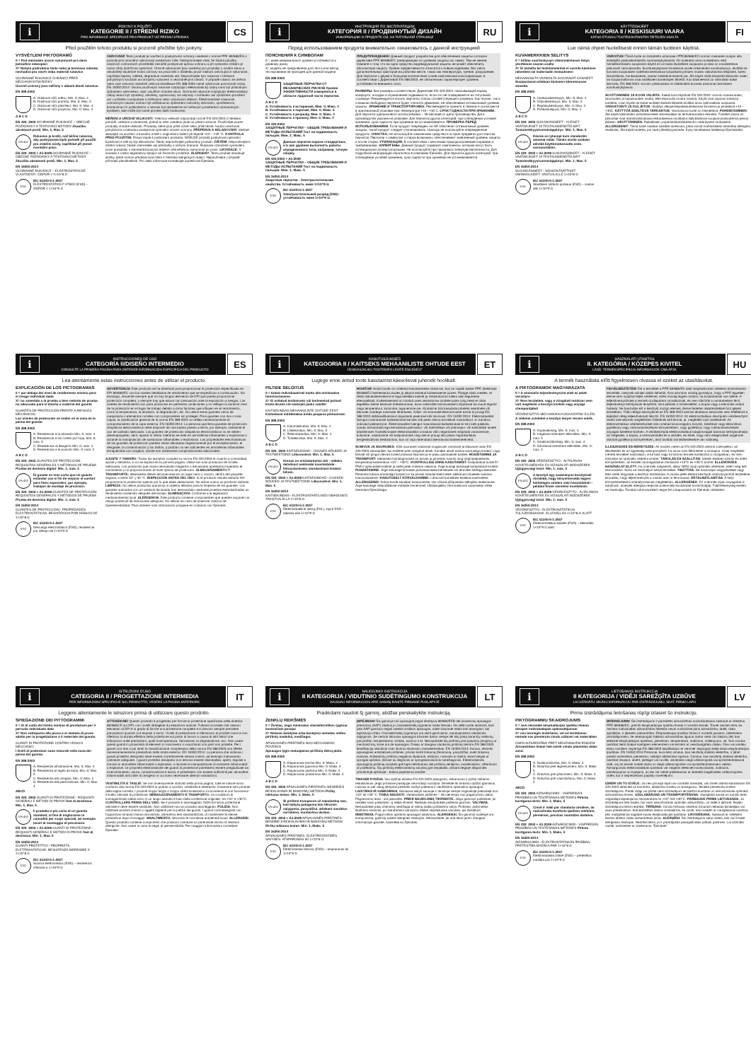i
POKYNY K POUŽITÍ
KATEGORIE II / STŘEDNÍ RIZIKO
PRO INFORMACE SPECIFICKÉ PRO PRODUKT VIZ PŘEDNÍ STRÁNKA
CS
Před použitím tohoto produktu si pozorně přečtěte tyto pokyny.
VYSVĚTLENÍ PIKTOGRAMŮ
0 = Pod minimální úrovní výkonnosti pro dané jednotlivé nebezpečí
X= Nebylo podrobeno testu nebo je testovací metoda nevhodná pro návrh nebo materiál rukavice
OCHRANNÉ RUKAVICE CHRÁNÍCÍ PŘED MECHANICKÝMI RIZIKY
Úrovně ochrany jsou měřeny v oblasti dlaně rukavice.
EN 388:2003
A. Odolnost vůči oděru, Min. 0; Max. 4
B. Odolnost vůči prořezu, Min. 0; Max. 5
C. Odolnost vůči přetržení, Min. 0; Max. 4
D. Odolnost vůči propichu, Min. 0; Max. 4
A B C D
EN 420: 2003 OCHRANNÉ RUKAVICE – OBECNÉ POŽADAVKY A TESTOVACÍ METODY Zkouška obratnosti prstů: Min. 1; Max. 5
EN 420
Rukavice je kratší, než běžná rukavice, aby poskytovala lepší pohodlí při použití pro zvláštní účely, například při jemné montážní práci.
EN 420: 2003 + A1:2009 OCHRANNÉ RUKAVICE – OBECNÉ POŽADAVKY A TESTOVACÍ METODY Zkouška obratnosti prstů: Min. 1; Max. 5
EN 16350:2014
OCHRANNÉ RUKAVICE – ELEKTROSTATICKÉ VLASTNOSTI. ODPOR < 1×10^8 Ω
ESD
IEC 61340-5-1:2007
ELEKTROSTATICKÝ VÝBOJ (ESD) – ODPOR < 1×10^9 Ω
VAROVÁNÍ! Tento produkt je navržen k poskytování ochrany uvedené v normě PPE 89/686/ES s podrobnými úrovněmi výkonnosti uvedenými níže. Nezapomínejte však, že žádná položka osobních ochranných prostředků nemůže poskytovat úplnou ochranu a při vystavení rizikům je nutno vždy dodržovat opatrnost. Úrovně výkonnosti jsou uvedeny pro produkty v novém stavu a neodrážejí skutečné trvání ochrany na pracovišti v důsledku jiných faktorů ovlivňujících výkonnost, například teploty, oděrek, degradace materiálu atd. Nepoužívejte tyto rukavice v blízkosti pohyblivých součástí ani strojního vybavení s nechráněnými částmi. V případě rukavic se dvěma nebo více vrstvami neodráží celková klasifikace EN 388:2003 nutně výkonnost povrchové vrstvy. EN 16350:2014: Osoba používající rukavice rozptylující elektrostatický náboj musí být příslušným způsobem uzemněna, např. použitím vhodné obuvi. Ochranné rukavice rozptylující elektrostatický náboj nesmí být vybaleny, otevřeny, upravovány ani sejmuty v hořlavém ani výbušném prostředí ani v průběhu manipulace s hořlavými nebo výbušnými látkami. Elektrostatické vlastnosti ochranných rukavic mohou být nežádoucím způsobem ovlivněny stárnutím, opotřebením, kontaminací či poškozením a nemusí být dostatečné ve hořlavých prostředích obohacených kyslíkem, kde může být nutné provést další hodnocení.
MĚŘENÍ A URČENÍ VELIKOSTI: Všechny velikosti odpovídají normě EN 420:2003 z hlediska pohodlí, velikosti a obratnosti, pokud to není uvedeno jinak na přední stránce. Používejte pouze produkty vhodné velikosti. Produkty, které jsou příliš volné nebo příliš těsné, budou omezovat pohyblivost a nebudou poskytovat optimální úroveň ochrany. PŘEPRAVA A SKLADOVÁNÍ: Ideálně skladujte na suchém a tmavém místě v originálním balení při teplotě +10 – +30 °C. KONTROLA PŘED POUŽITÍM: Pokud dojde k poškození produktu, NEBUDE produkt poskytovat optimální funkčnost a měl by být zlikvidován. Nikdy nepoužívejte poškozený produkt. ČIŠTĚNÍ: Nepoužívejte k čištění rukavic žádné chemikálie ani předměty s ostrými hranami. Rukavice označené symbolem praní prokázaly v standardizovaných testech nezměněnou výkonnost po praní. LIKVIDACE: V souladu s místní legislativou týkající se životního prostředí. ALERGENY: Tento produkt obsahuje složky, které mohou představovat riziko z hlediska alergických reakcí. Nepoužívejte v případě příznaků přecitlivělosti. Pro další informace kontaktujte společnost Ejendals.
i
ИНСТРУКЦИЯ ПО ЭКСПЛУАТАЦИИ
КАТЕГОРИЯ II / ПРОДВИНУТЫЙ ДИЗАЙН
ИНФОРМАЦИЮ О ПРОДУКТЕ СМ. НА ТИТУЛЬНОЙ СТРАНИЦЕ
RU
Перед использованием продукта внимательно ознакомьтесь с данной инструкцией
ПОЯСНЕНИЯ К СИМВОЛАМ
0 = ниже минимального уровня устойчивости к данному риску
X= модель не предъявлена для теста или метод тестирования не пригоден для данной модели
EN 388:2003
ЗАЩИТНЫЕ ПЕРЧАТКИ ОТ МЕХАНИЧЕСКИХ РИСКОВ Уровни ЭФФЕКТИВНОСТИ измеряются в области ладонной части перчатки.
A B C D
A. Устойчивость к истиранию, Мин. 0; Макс. 4
B. Устойчивость к порезам, Мин. 0; Макс. 5
C. Устойчивость к разрыву, Мин. 0; Макс. 4
D. Устойчивость к проколу, Мин. 0; Макс. 4
EN 420:2003
ЗАЩИТНЫЕ ПЕРЧАТКИ – ОБЩИЕ ТРЕБОВАНИЯ И МЕТОДЫ ИСПЫТАНИЙ Тест на подвижность пальцев: Мин. 1; Макс. 5
EN 420
Данные перчатки короче стандартных, и в них удобнее выполнять работы определенного типа, например, точную сборку.
EN 420:2003 + A1:2009
ЗАЩИТНЫЕ ПЕРЧАТКИ – ОБЩИЕ ТРЕБОВАНИЯ И МЕТОДЫ ИСПЫТАНИЙ Тест на подвижность пальцев: Мин. 1; Макс. 5
EN 16350:2014
Защитные перчатки - Электростатические свойства. Устойчивость ниже 1×10^8 Ω
ESD
IEC 61340-5-1:2007
Электростатический разряд (ESD) - устойчивость ниже 1×10^9 Ω
ПРЕДУПРЕЖДЕНИЕ! Данный продукт разработан для обеспечения защиты согласно директиве PPE 89/686/EC (информацию по уровням защиты см. ниже). Тем не менее, помните о том, что ни одно средство индивидуальной защиты не может обеспечить абсолютную защиту. Уровни эффективности относятся к новым изделиям, без учета дополнительных факторов на рабочем месте, таких как температура, трения, разрушение. Для перчаток с двумя и большим количеством слоев комплексная классификация, в соответствии с Директивой EN 388:2003, не обязательно характеризует уровень устойчивости внешнего слоя.
РАЗМЕРЫ. Все размеры соответствуют Директиве EN 420:2003, описывающей нормы комфорта, посадки и ограничений подвижности, если это не оговаривается на титульной странице. Рекомендуется носить перчатки только соответствующего размера. Как тесная, так и слишком свободная перчатка будет стеснять движения, не обеспечивая оптимальный уровень защиты. ХРАНЕНИЕ И ТРАНСПОРТИРОВКА. Рекомендуется хранить в темном и сухом месте в оригинальной упаковке при температуре +10 - +30 С. СРОК ГОДНОСТИ ПРИ ХРАНЕНИИ. Для перчаток одноразового использования – 36 месяцев от даты производства. Дата производства указана на упаковке. Для перчаток других категорий, при соблюдении условий хранения, срок годности при хранении не устанавливается. ПРОВЕРКА ПЕРЕД ИСПОЛЬЗОВАНИЕМ. Если продукт поврежден, он НЕ обеспечит оптимальный уровень защиты; такой продукт следует утилизировать. Никогда не используйте поврежденные продукты. ОЧИСТКА. Не используйте химические средства и острые предметы для очистки перчаток. Перчатки с символом «стирка возможна» обеспечивают заявленный уровень защиты и после стирки. УТИЛИЗАЦИЯ. В соответствии с местными природоохранными нормами и требованиями. АЛЛЕРГЕНЫ. Данный продукт содержит компоненты, которые могут быть потенциально аллергоопасными. Не используйте при признаках гиперчувствительности. Для подробной информации обратитесь в компанию Ejendals. Для перчаток других категорий, при соблюдении условий хранения, срок годности при хранении не устанавливается.
i
KÄYTTÖOHJEET
KATEGORIA II / KESKISUURI VAARA
KATSO ETUSIVU TUOTEKOHTAISTEN TIETOJEN OSALTA
FI
Lue nämä ohjeet huolellisesti ennen tämän tuotteen käyttöä.
KUVAMERKKIEN SELITYS
0 = Alittaa suorituskyvyn vähimmäistason tietyn yksittäisen vaaran osalta
X= Ei testattu tai testimenetelmä ei sovellu käsineen rakenteen tai materiaalin testaukseen
MEKAANISILTA VAAROILTA SUOJAAVAT KÄSINEET
Suojaustasot mitataan käsineen kämmenosan alueelta.
EN 388:2003
A. Hankauskestävyys, Min. 0; Max. 4
B. Viiltonkestävyys, Min. 0; Max. 5
C. Repäisykestävyys, Min. 0; Max. 4
D. Puhkaisulujuus, Min. 0; Max. 4
A B C D
EN 420: 2003 SUOJAKÄSINEET - YLEISET VAATIMUKSET JA TESTAUSMENETELMÄT Tuntoherkkyys/sorminäppäirys: Min. 1; Max. 5
EN 420
Käsine on lyhempi kuin standardin antamat mitat. Tämän avulla voidaan edistää käyttömukavuutta esim. asennustöihin.
EN 420: 2003 + A1:2009 SUOJAKÄSINEET - YLEISET VAATIMUKSET JA TESTAUSMENETELMÄT Tuntoherkkyys/sorminäppäirys: Min. 1; Max. 5
EN 16350:2014
SUOJAKÄSINEET - SÄHKÖSTAATTISET OMINAISUUDET. VASTUS ALLE 1×10^8 Ω
ESD
IEC 61340-5-1:2007
Staattisen sähkön purkaus (ESD) – vastus alle 1×10^9 Ω
VAROITUS! Tämä tuote on tarkoitettu antamaan PPE89/686/EC-normin mukaisen suojan alla esitetyillä yksityiskohtaisilla suorituskykytasoilla. On kuitenkin aina muistettava, että henkilökohtaisen suojaimen käyttö ei voi taata täydellistä suojausta ja siksi on noudatettava jatkuvasti varovaisuutta. Suorituskykytasot ilmaisevat uusien käsineiden suorituskyvyn, eivätkä ne kuvasta suojauksen todellista kestoaikaa työpaikalla johtuen muista vaikuttavista tekijöistä, kuten lämpötilasta, hankauksesta, laadun heikkenemisestä jne. Älä käytä näitä käsineitä liikkuvien osien tai suojaamattomia osia sisältävien koneistojen lähellä. Kun käsineessä on vähintään kaksi kerrosta, EN 388:2003 -normin yleisluokitus ei välttämättä kuvasta uloimman kerroksen suorituskykytasoa.
SOVITTAMINEN JA KOON VALINTA: Kaikki koot täyttävät EN 420:2003 -normin mukavuuden, istuvuuden ja taipuisuuden osalta, ellei etusivulla muuta mainita. Käytä vain sopivan kokoisia tuotteita. Liian löysät tai tiukat tuotteet estävät liikkeitä eivätkä anna optimaalista suojausta. VARASTOINTI JA KULJETUS: Säilytys alkuperäispakkauksessaan kuivassa ja pimeässä +10 - +30C. KÄYTTÖÄ EDELTÄVÄ TARKASTUS: Vaurioitunut tuote on hävitettävä. PUHDISTAMINEN: Älä käytä käsineiden puhdistamiseen kemikaaleja tai teräväreunaisia esineitä. Tuotteet joissa on pesuohje ovat standardisoidussa testauksessa osoittanut säilyttävänsä suojaominaisuutensa pesun jälkeen. HÄVITTÄMINEN: Paikallisten ympäristölainsäädännön määräysten mukaisesti. ALLERGEENIT: Tämä tuote saattaa sisältää ainesosia, jotka voivat mahdollisesti aiheuttaa allergisia reaktioita. Älä käytä tuotetta, jos saat yliherkkyysoireita. Kysy tarvittaessa lisätietoja Ejendalsilta.
i
INSTRUCCIONES DE USO
CATEGORÍA II/DISEÑO INTERMEDIO
CONSULTE LA PRIMERA PÁGINA PARA OBTENER INFORMACIÓN ESPECÍFICA DEL PRODUCTO
ES
Lea atentamente estas instrucciones antes de utilizar el producto.
EXPLICACIÓN DE LOS PICTOGRAMAS
0 = por debajo del nivel de rendimiento mínimo para el riesgo individual dado
X= no sometido a la prueba o bien método de prueba no adecuado para el diseño o material del guante
GUANTES DE PROTECCIÓN FRENTE A RIESGOS MECÁNICOS
Los niveles de protección se miden en la zona de la palma del guante.
EN 388:2003
A. Resistencia a la abrasión Mín. 0; máx. 4
B. Resistencia a los cortes por hoja, Mín. 0; máx. 5
C. Resistencia al desgarro Mín. 0; máx. 4
D. Resistencia a la punción Mín. 0; máx. 4
A B C D
EN 420: 2003 GUANTES DE PROTECCIÓN: REQUISITOS GENERALES Y MÉTODOS DE PRUEBA Prueba de destreza digital: Mín. 1; máx. 5
EN 420
El guante es más corto que un guante estándar con el fin de mejorar el confort para fines especiales; por ejemplo, trabajos de montaje de precisión.
EN 420: 2003 + A1:2009 GUANTES DE PROTECCIÓN: REQUISITOS GENERALES Y MÉTODOS DE PRUEBA Prueba de destreza digital: Mín. 1; máx. 5
EN 16350:2014
GUANTES DE PROTECCIÓN - PROPIEDADES ELECTROSTÁTICAS. RESISTENCIA POR DEBAJO DE 1×10^8 Ω
ESD
IEC 61340-5-1:2007
Descarga electrostática (ESD), resistencia por debajo de 1×10^9 Ω
ADVERTENCIA Este producto se ha diseñado para proporcionar la protección especificada en EPI 89/686/EC con los niveles detallados de rendimiento que se especifican a continuación. Sin embargo, recuerde siempre que no hay ningún elemento de EPI que pueda proporcionar protección completa, y siempre hay que actuar con precaución ante la exposición a riesgos. Los niveles de rendimiento son para productos en perfectas condiciones y no reflejan la duración real de la protección en el lugar de trabajo debido a otros factores que influyen en el rendimiento, como la temperatura, la abrasión, la degradación, etc. No utilice estos guantes cerca de maquinaria o elementos móviles con componentes sin proteger. Para guantes con dos o más capas, la clasificación general de la norma EN 388:2003 no refleja necesariamente el comportamiento de la capa externa. EN 16350:2014: La persona que lleva guantes de protección disipativos electrostáticos debe disponer de una buena puesta a tierra, por ejemplo, mediante el uso de calzado adecuado. Los guantes de protección disipativos electrostáticos no se deben desempaquetar, abrir, ajustar ni retirar mientras se esté en atmósferas inflamables o explosivas o durante la manipulación de sustancias inflamables o explosivas. Las propiedades electrostáticas de los guantes de protección pueden verse afectadas negativamente por el envejecimiento, el desgaste, la contaminación y los daños, y podrían no ser suficientes en atmósferas inflamables enriquecidas con oxígeno, donde son necesarias comprobaciones adicionales.
AJUSTE Y TAMAÑO: Todos los tamaños cumplen la norma EN 420:2003 en cuanto a comodidad, ajuste y destreza, si no se explica en la primera página. Utilice tan solo productos de la talla adecuada. Los productos que vayan demasiado holgados o demasiado apretados impedirán el movimiento y no proporcionarán el nivel óptimo de protección. ALMACENAMIENTO Y TRANSPORTE: Idealmente deben almacenarse en un lugar seco y oscuro, dentro del paquete original, a entre 10° y 30 °C. INSPECCIÓN ANTES DEL USO: Si el producto resulta dañado NO proporciona la protección óptima por lo que debe desecharse. No utilice nunca un producto dañado. LIMPIEZA: No utilice productos químicos ni objetos afilados para la limpieza de los guantes. Los guantes marcados con un símbolo de lavado han demostrado mediante pruebas estandarizadas un rendimiento sostenido después del lavado. ELIMINACIÓN: Conforme a la legislación medioambiental local. ALÉRGENOS: Este producto contiene componentes que pueden suponer un riesgo potencial de reacciones alérgicas. No utilizar en caso de observar indicios de hipersensibilidad. Para obtener más información póngase en contacto con Ejendals.
i
KASUTUSJUHISED
KATEGOORIA II / KAITSEKS MEHAANILISTE OHTUDE EEST
ÜKSIKASJALIKU TOOTEINFO LEIATE ESILEHELT
ET
Lugege enne antud toote kasutamist käesolevat juhendit hoolikalt.
PILTIDE SELGITUS
0 = Antud individuaalriski kohta alla minimaalse toimivustaseme.
X= Ei esitatud testimiseks või testmeetod polnud kinda disaini või materjali jaoks sobilik!
KAITSEKINDAD MEHAANILISTE OHTUDE EEST
Kaitsetaset mõõdetakse kinda peopesa piirkonnast.
EN 388:2003
A. Kulumiskindlus, Min. 0; Max. 4
B. Lõikekindlus, Min. 0; Max. 5
C. Rebimiskindlus, Min. 0; Max. 4
D. Torkekindlus, Min. 0; Max. 4
A B C D
EN 420: 2003 KAITSEKINDAD - ÜLDISED NÕUDED JA TESTMEETODID Liikuvustest: Min. 1; Max. 5
EN 420
Kinnas on eriotstarbelise töö - näiteks detailsust eeldavate koostetööde - lihtsustamiseks standardsest kindast lühem.
EN 420: 2003 + A1:2009 KAITSEKINDAD - ÜLDISED NÕUDED JA TESTMEETODID Liikuvustest: Min. 1; Max. 5
EN 16350:2014
KAITSEKINDAD - ELEKTROSTAATILISED OMADUSED. TAKISTUS ALLA 1×10^8 Ω
ESD
IEC 61340-5-1:2007
Elektrostaatiline laeng (ESL), ingl.k ESD – takistus alla 1×10^9 Ω
HOIATUS! Antud toode on mõeldud kasutamiseks olukorras, kus on vajalik kaitse PPE direktiivija 89/686/EÜ kehtestatud oludes ja allpool esitatud kaitsetaseme juures. Pidage siiski meeles, et ükski isikukaitsevahend ei taga täielikku kaitset ja riskiolukorras tuleks alati tegutseda ettevaatlikult. Kaitsetasemed on toodud uues seisukorras toodete jaoks ning need ei näita tegelikku kaitse kestvust töökeskonnas, kuna vahendite toimivustaset mõjutavad ka muud tegurid nagu temperatuur, kulumine, lagunemine jne. Kindaid ei tohi kasutada piireteta seadmete või liikuvate osadega masinate läheduses. Kahe- või enamakihiliste kinnaste korral ei pruugi EN 388:2003 üldklassifikatsioon kajastada pealmise kihi toimivust. EN 16350:2014: Elektrostaatilist laengut maandavaid kaitsekindaid kandev isik peab olema korralikult maandatud, st. kandma sobivaid jalatseid jne. Elektrostaatilist laengut maandavaid kaitsekindaid ei tohi lahti pakkida, avada, kohandada ega eemaldada plahvatus- või tuleohtlikus või plahvatus- või tuleohtlike ainete käsitlemisel. Kaitsekinnaste elektrostaatilisi omadusi võib negatiivselt mõjutada vananemine, kulumine, saastumine või kahjustumine ning see ei pruugi olla piisav hapnikurikkas kergestisüttivas keskkonnas, kus on vaja rakendada täiendavaid kaitsemeetmeid.
SOBIVUS JA SUURUSED: Kõik suurused vastavad mugavuse, sobivuse ja liikuvuse osas EN 420:2003 standardile, kui esilehel pole märgitud teisiti. Kandke ainult sobiva suurusega tooteid. Liiga lõdvalt või pingul olevad tooted piiravad liikumist ja ei paku optimaalset kaitset. HOIUSTAMINE JA TRANSPORT: Ideaalsed hoiutingimused on kuivas ja pimedas ruumis ning originaalpakendis, temperatuurivahemikus +10° - +30°C. KONTROLLIGE ENNE KASUTAMIST: Kahjustatud toode EI PAKU optimaalset kaitset ja selle peab minema viskama. Ärge kunagi kasutage kahjustatud tooteid. PUHASTAMINE: Ärge kasutage kinnaste puhastamiseks kemikaale või teravate äärtega esemeid. Pesemist lubava sümboliga kindad on ka pärast standardseid teste säilitanud nõuetele vastava toimivustaseme. KASUTUSELT KÕRVALDAMINE: Lähtuvalt kohalikest keskkonnanõuetest. ALLERGEENID: Antud toode sisaldab komponente, mis võivad põhjustada allergilisi reaktsioone. Ärge kasutage ülitundlikkuse märkide ilmnemisel. Üksikasjaliku informatsiooni saamiseks võtke ühendust Ejendalsiga.
i
HASZNÁLATI UTASÍTÁS
II. KATEGÓRIA / KÖZEPES KIVITEL
LÁSD: TERMÉKSPECIFIKUS INFORMÁCIÓK CÍMLAPJA
HU
A termék használata előtt figyelmesen olvassa el ezeket az utasításokat.
A PIKTOGRAMOK MAGYARÁZATA
0 = A minimális teljesítményszint alatt az adott veszélyre
X= Nem teszteltek, vagy a vizsgálati módszer nem volt megfelelő a kesztyű kivitele vagy anyaga szempontjából
VÉDŐKESZTYŰ MECHANIKAI KOCKÁZATOK ELLEN
A védelmi szinteket a kesztyű tenyér részén mérik.
EN 388:2003
A. Kopásállóság, Min. 0; max. 4
B. Vágással szembeni ellenállás, Min. 0; max. 5
C. Szakítószilárdság, Min. 0; max. 4
D. Szúrással szembeni ellenállás, Min. 0; max. 4
A B C D
EN 420: 2003 VÉDŐKESZTYŰ - ÁLTALÁNOS KÖVETELMÉNYEK ÉS VIZSGÁLATI MÓDSZEREK Ujjügyességi teszt: Min. 1; max. 5
EN 420
A kesztyű egy szabványos kesztyűnél rövidebb, hogy kényelmesebb legyen különleges célokra való használatnál – például finom szerelési munkáknál.
EN 420: 2003 + A1:2009 VÉDŐKESZTYŰ - ÁLTALÁNOS KÖVETELMÉNYEK ÉS VIZSGÁLATI MÓDSZEREK Ujjügyességi teszt: Min. 1; max. 5
EN 16350:2014
VÉDŐKESZTYŰ - ELEKTROSZTATIKUS TULAJDONSÁGOK. ELLENÁLLÁS 1×10^8 Ω ALATT
ESD
IEC 61340-5-1:2007
Elektrosztatikus kisülés (ESD) – ellenállás 1×10^9 Ω alatt
FIGYELMEZTETÉS! Ezt a terméket a PPE 89/686/EK által meghatározott védelem biztosítására tervezték, melynek szintjei alább láthatók. Arra azonban mindig gondoljon, hogy a PPE egyetlen eleme sem nyújthat teljes védelmet, ezért mindig legyen óvatos, ha kockázatnak van kitéve. A teljesítményszintek a termék új állapotára vonatkoznak, és nem tükrözik a munkahelyen lévő teljesítményt befolyásoló tényezők, mint például a hőmérséklet, a kopás vagy a lebomlás valódi hatását. Ne használja ezt a kesztyűt mozgó elemek, illetve fedetlen alkatrészekkel bíró gépek közelében. Több rétegű kesztyűknél az EN 388:2003 szerinti általános besorolás nem feltétlenül a legkülső réteg teljesítményét tükrözi. EN 16350:2014: Az elektrosztatikus disszipatív védőkesztyűt viselő személynek megfelelően földeltnek kell lennie, pl. megfelelő cipő viselésével. Az elektrosztatikus védőkesztyűket nem szabad kicsomagolni, kinyitni, beállítani vagy eltávolítani gyúlékony vagy robbanásveszélyes környezetben, vagy gyúlékony vagy robbanásveszélyes anyagok kezelése közben. A védőkesztyűk elektrosztatikus tulajdonságait károsan befolyásolhatja az öregedés, a kopás, a szennyeződés és a sérülés, és lehet, hogy nem elegendőek oxigénnel dúsított gyúlékony környezetben, ahol további óvintézkedésekre van szükség.
ILLESZKEDÉS ÉS MÉRETEZÉS: Az összes méret az EN 420:2003 szerinti a kényelem, az illeszkedés és az ügyesség szempontjából, ha nincs más feltüntetve a címlapon. Csak megfelelő méretű terméket használjon. A túl laza vagy túl szoros termék korlátozza a mozgásban, és nem biztosítja az optimális védelmi szintet. TÁROLÁS ÉS SZÁLLÍTÁS: Ideális esetben száraz és sötét környezetben, az eredeti csomagolásban tárolandó +10°C és +30°C között. ELLENŐRZÉS HASZNÁLAT ELŐTT: Ha a termék megsérült, akkor NEM nyújt optimális védelmet, ezért meg kell semmisíteni. Soha ne használjon sérült terméket. TISZTÍTÁS: Ne használjon vegyszereket vagy éles szélű tárgyakat a kesztyű tisztítására. A mosás jellel ellátott kesztyűk szabványosított tesztelése kimutatta, hogy teljesítményük a mosás után is fennmarad. ÁRTALMATLANÍTÁS: A helyi környezetvédelmi szabályozásnak megfelelően. ALLERGÉNEK: Ez a termék olyan anyagokat is tartalmaz, amelyek allergiás reakciók potenciális kockázatát hordozhatják. Túlérzékenység esetén ne használja. További információkért vegye fel a kapcsolatot az Ejendals vállalattal.
i
ISTRUZIONI D'USO
CATEGORIA II / PROGETTAZIONE INTERMEDIA
PER INFORMAZIONI SPECIFICHE SUL PRODOTTO, VEDERE LA PAGINA ANTERIORE.
IT
Leggere attentamente le istruzioni prima di utilizzare questo prodotto.
SPIEGAZIONE DEI PITTOGRAMMI
0 = Al di sotto del livello minimo di prestazioni per il pericolo individuale dato
X= Non sottoposto alla prova o al metodo di prova adatto per la progettazione o il materiale del guanto
GUANTI DI PROTEZIONE CONTRO I RISCHI MECCANICI
I livelli di protezione sono misurati nella zona del palmo del guanto.
EN 388:2003
A. Resistenza all'abrasione, Min. 0; Max. 4
B. Resistenza al taglio da lama, Min. 0; Max. 5
C. Resistenza allo strappo, Min. 0; Max. 4
D. Resistenza alla perforazione, Min. 0; Max. 4
ABCD
EN 420: 2003 GUANTI DI PROTEZIONE - REQUISITI GENERALI E METODI DI PROVA Test di destrezza: Min. 1; Max. 5
EN 420
Il prodotto è più corto di un guanto standard, al fine di migliorarne la comodità per scopi speciali, ad esempio lavori di montaggio di precisione.
EN 420: 2003 + A1:2009 GUANTI DI PROTEZIONE - REQUISITI GENERALI E METODI DI PROVA Test di destrezza: Min. 1; Max. 5
EN 16350:2014
GUANTI PROTETTIVI - PROPRIETÀ ELETTROSTATICHE. RESISTENZA INFERIORE A 1×10^8 Ω
ESD
IEC 61340-5-1:2007
Scarica elettrostatica (ESD) – resistenza inferiore a 1×10^9 Ω
ATTENZIONE! Questo prodotto è progettato per fornire la protezione specificata nella direttiva 89/686/CE sui DPI, con i livelli dettagliati di prestazioni indicati. Tuttavia ricordate che nessun elemento di DPI è in grado di fornire una protezione completa e si devono sempre prendere precauzioni quando si è esposti a rischi. I livelli di prestazione si riferiscono ai prodotti nuovi e non riflettono la durata effettiva della protezione sul posto di lavoro a causa di altri fattori che influiscono sulle prestazioni, quali la temperatura, l'abrasione, la degradazione, ecc. Non usare questi guanti in prossimità di elementi in movimento o macchinari con parti non protette. Per i guanti con due o più strati la classificazione complessiva della norma EN 388:2003 non riflette necessariamente le prestazioni dello strato esterno. EN 16350:2014: La persona che indossa i guanti protettivi dissipativi deve essere correttamente messa a terra, ad esempio indossando calzature adeguate. I guanti protettivi dissipativi non devono essere disimballati, aperti, regolati o rimossi in atmosfere infiammabili o esplosive, o durante la manipolazione di sostanze infiammabili o esplosive. Le proprietà elettrostatiche dei guanti di protezione potrebbero essere pregiudicate da invecchiamento, usura, contaminazione e danni, e potrebbero non essere sufficienti per atmosfere infiammabili arricchite di ossigeno in cui sono necessarie ulteriori valutazioni.
VESTIBILITÀ E TAGLIE: Se non diversamente indicato nella prima pagina, tutte le misure sono conformi alla norma EN 420:2003 in quanto a comfort, vestibilità e destrezza. Indossare solo prodotti della taglia corretta. I prodotti troppo larghi o troppo stretti limiteranno il movimento e non forniranno il livello ottimale di protezione. IMMAGAZZINAMENTO E TRASPORTO: Le condizioni di immagazzinato ideali sono in un luogo asciutto e buio nella confezione originale, tra +10° e +30°C. CONTROLLARE PRIMA DELL'USO: Se il prodotto è danneggiato, NON fornirà la protezione ottimale e deve essere sostituito. Non utilizzare mai un prodotto danneggiato. PULIZIA: Non utilizzare prodotti chimici o oggetti taglienti per la pulizia dei guanti. I guanti contrassegnati con l'opportuno simbolo hanno dimostrato, attraverso test standardizzati, di mantenere le stesse prestazioni dopo il lavaggio. SMALTIMENTO: Secondo le normative ambientali locali. ALLERGENI: Questo prodotto contiene componenti che possono costituire un potenziale rischio di reazioni allergiche. Non usare in caso di segni di ipersensibilità. Per maggiori informazioni contattare Ejendals.
i
NAUDOJIMO INSTRUKCIJA
II KATEGORIJA / VIDUTINIO SUDĖTINGUMO KONSTRUKCIJA
DAUGIAU INFORMACIJOS APIE GAMINĮ RASITE PIRMAME PUSLAPYJE
LT
Pradėdami naudoti šį gaminį, atidžiai perskaitykite instrukciją.
ŽENKLŲ REIKŠMĖS
0 = Žemiau, negu minimalus charakteristikos lygmuo konkrečiam pavojui
X= Nebuvo bandytas arba bandymo metodas netiko pirštinių modeliui, medžiagai.
APSAUGINĖS PIRŠTINĖS NUO MECHANINIO POVEIKIO
Apsaugos lygis matuojamas pirštinių delnų plote.
EN 388:2003
A. Atsparumas trinčiai Min. 0; Maks. 4
B. Atsparumas įpjovimui Min. 0; Maks. 5
C. Atsparumas plyšimui Min. 0; Maks. 4
D. Atsparumas pradūrimui Min. 0; Maks. 4
A B C D
EN 420: 2003 APSAUGINĖS PIRŠTINĖS. BENDRIEJI REIKALAVIMAI IR BANDYMŲ METODAI Pirštų miklumo testas: Min. 1; Maks. 5
EN 420
Ši pirštinė trumpesnė už standartinę tam, kad taikytų patogumą tam tikromis sąlygomis, pavyzdžiui, atliekant smulkius surinkimo, montavimo darbus.
EN 420: 2003 + A1:2009 APSAUGINĖS PIRŠTINĖS. BENDRIEJI REIKALAVIMAI IR BANDYMŲ METODAI Pirštų miklumo testas: Min. 1; Maks. 5
EN 16350:2014
APSAUGINĖS PIRŠTINĖS. ELEKTROSTATINĖS SAVYBĖS. ATSPARUMAS IKI 1×10^8 Ω
ESD
IEC 61340-5-1:2007
Elektrostatinė iškrova (ESD) – atsparumas iki 1×10^9 Ω
ĮSPĖJIMAS! Šis gaminys turi apsaugoti pagal direktyvą 89/686/EEB dėl asmeninių apsaugos priemonių (AAP), tikslius jo charakteristikų lygmenis rasite žemiau. Vis dėlto turite atsiminti, kad joks AAP gaminys negali suteikti visiškos apsaugos, todėl visuomet reikia būti atsargiam, kai egzistuoja rizika. Charakteristikų lygmenys yra skirti gaminiams, naudojamiems idealiomis sąlygomis. Jie nerodo tikrosios apsaugos trukmės darbo vietoje dėl kitų įtaką darančių veiksnių, pavyzdžiui, temperatūros, trinties, suirimo ir kt. Nenaudokite šių pirštinių prie judančių įrengimų ar mechanizmų, kurie yra be apsaugos. Dvieju ar daugiau sluoksnių pirštinių bendra EN 388:2003 klasifikacija nebūtinai rodo išorinio sluoksnio charakteristikas. EN 16350:2014: Asmuo, dėvintis apsaugines antistatines pirštines, privalo turėti tinkamą įžeminimą, pavyzdžiui, avėti tinkamą avalynę. Antistatinių pirštinių negalima išpakuoti, atidaryti, matuotis ar šalinti, esant degiai ar sprogiai aplinkai, dirbant su degiomis ar sprogstamosiomis medžiagomis. Elektrostatinės apsauginių pirštinių savybės gali tapti netinkamos dėl pirštinių senėjimo, susidėvėjimo, užteršumo ar pažeidimų. Šių pirštinių elektrostatinių savybių gali nepakakti, dirbant degioje deguonies prisotintoje aplinkoje - būtina papildoma analizė.
TINKAMI DYDŽIAI. Visi dydžiai atitinka EN 420:2003 patogumo, tinkamumo ir pirštų miklumo reikalavimus, jeigu pirmame puslapyje nėra kitaip nurodyta. Dėvėkite tik tinkamo dydžio gaminius. Laisvos ar per daug įtemptos pirštinės varžys judesius ir neužtikrins optimalios apsaugos. LAIKYMAS IR GABENIMAS. Geriausia laikyti sausoje ir tamsioje vietoje originalioje pakuotėje nuo +10° iki +30° C. TINKA NAUDOTI. Vienkartinės pirštinės – 36 mėnesius nuo pagaminimo datos. Pagaminimo data - ant pakuotės. PRIEŠ NAUDOJIMĄ TIKRINKITE. Jeigu gaminys pažeistas, jis neatliks savo paskirties - jį reikia išmesti. Niekada nenaudokite pažeisto gaminio. VALYMAS. Nenaudokite jokių cheminių medžiagų ar aštrių daiktų pirštinėms valyti. Pirštinės, pažymėtos skalbimo simboliu, po standartinio bandymo išlaikė nepakitusias savybes, jas išskalbus. IŠMETIMAS. Pagal vietos aplinkos apsaugos įstatymus. ALERGENAI. Šio gaminio sudėtyje yra komponentų, galinčių sukelti alergines reakcijas. Nenaudokite, jei oda labai jautri. Daugiau informacijos gausite, susisiekę su Ejendals.
i
LIETOŠANAS INSTRUKCIJA
II KATEGORIJA / VIDĒJI SAREŽĢĪTA UZBŪVE
LAI UZZINĀTU SĪKĀKU INFORMĀCIJU PAR IZSTRĀDĀJUMU, SKAT. PIRMO LAPU
LV
Pirms izstrādājuma lietošanas rūpīgi izlasiet šo instrukciju.
PIKTOGRAMMU SKAIDROJUMS
0 = zem minimālā ekspluatācijas īpašību līmeņa dotajam individuālajam apdraudējumam
X= nav iesniegts testēšanai, vai arī testēšanas metode nav piemērota cimdu uzbūvei vai materiālam
CIMDI AIZSARDZĪBAI PRET MEHĀNISKIEM RISKIEM
Aizsardzības līmeņi tiek mērīti cimdu plaukstas daļas zonā.
EN 388:2003
A. Nodilumizturība, Min. 0; Maks. 4
B. Noturība pret iegriezumiem, Min. 0; Maks. 5
C. Noturība pret plīsumiem, Min. 0; Maks. 4
D. Noturība pret caurdūršanu, Min. 0; Maks. 4
ABCD
EN 420: 2003 AIZSARGCIMDI - VISPĀRĪGĀS PRASĪBAS UN TESTĒŠANAS METODES Pirkstu kustīguma tests: Min. 1; Maks. 5
EN 420
Cimdi ir īsāki par standarta cimdiem, lai nodrošinātu komfortu īpašiem mērķiem, piemēram, precīzas montāžas darbiem.
EN 420: 2003 + A1:2009 AIZSARGCIMDI - VISPĀRĪGĀS PRASĪBAS UN TESTĒŠANAS METODES Pirkstu kustīguma tests: Min. 1; Maks. 5
EN 16350:2014
AIZSARGCIMDI - ELEKTROSTATISKĀS ĪPAŠĪBAS. PRETESTĪBA MAZĀKA PAR 1×10^8 Ω
ESD
IEC 61340-5-1:2007
Elektrostatiskā izlāde (ESD) – pretestība mazāka par 1×10^9 Ω
BRĪDINĀJUMS! Šis izstrādājums ir paredzēts aizsardzības nodrošināšanai saskaņā ar direktīvu PPE 89/686/EC, precīzi ekspluatācijas īpašību līmeņi ir norādīti zemāk. Tomēr ņemiet vērā, ka neviens individuālās aizsardzības līdzeklis nevar nodrošināt pilnu aizsardzību, tādēļ, riska apstākļos, ir jāievēro piesardzība. Ekspluatācijas īpašību līmeņi ir norādīti jauniem, nelietotiem izstrādājumiem, tie neatspoguļo faktisko aizsardzības ilgumu darba vietā citu faktoru dēļ, kas ietekmē ekspluatācijas īpašības, piemēram, temperatūra, nodilums, nolietojums, utt. Šos cimdus nedrīkst lietot blakus kustīgiem elementiem vai ierīcēm ar neaizsargātām daļām. Divu vai vairāku slāņu cimdiem vispārīgā EN 388:2003 klasifikācija ne vienmēr atspoguļo ārējā slāņa ekspluatācijas īpašības. EN 16350:2014 Personai, kura lieto cimdus, kas neuzkrāj statisko elektrību, ir jābūt pareizi sazemētai, piemēram, valkājot atbilstošus apavus. Cimdus, kas neuzkrāj statisko elektrību, nedrīkst izsaiņot, atvērt, pielāgot vai novilkt, atrodoties viegli uzliesmojošā vai sprādzienbīstamā vidē, vai arī kamēr notiek darbs ar viegli uzliesmojošām vai sprādzienbīstamām vielām. Aizsargcimdu elektrostatiskās īpašības var negatīvi ietekmēt novecošanās, nodilums, piesārņojums un bojājumi, un tās var nebūt pietiekamas ar skābekli bagātinātās uzliesmojošās vidēs, kur ir nepieciešami papildu novērtējumi.
IZMĒRI UN TO IZVĒLE: Ja vien pirmajā lapā nav norādīts savādāk, visi izmēri atbilst standartam EN 420:2003 attiecībā uz komfortu, atbilstošo izmēru un kustīgumu. Jāvalkā piemērota izmēra izstrādājums. Pārāk vaļīgi vai pārāk cieši izstrādājumi ierobežos kustības un nenodrošinās optimālo aizsardzības līmeni. UZGLABĀŠANA UN TRANSPORTĒŠANA: Jāuzglabā sausā un tumšā vietā oriģinālajā iepakojumā, temperatūrā no +10° līdz +30°C. PĀRBAUDE PIRMS LIETOŠANAS: Ja izstrādājums tiek bojāts, tas vairs nenodrošinās optimālo aizsardzību, un tādēļ ir jāizmet. Bojātu izstrādājumu lietot nedrīkst. TĪRĪŠANA: Cimdu tīrīšanai nedrīkst izmantot nekādas ķimikālijas vai asus priekšmetus. Standartizētos testos noskaidrots, ka cimdi, kas marķēti ar mazgāšanas simbolu, pēc mazgāšanas saglabā savas ekspluatācijas īpašības. LIKVIDĒŠANA: Saskaņā ar vietējiem tiesību aktiem vides aizsardzības jomā. ALERĢĒNI: Šis izstrādājums satur vielas, kas var izraisīt alerģiskas reakcijas. Nedrīkst lietot, ja ir parādījušās paaugstinātas jutības pazīmes. Lai uzzinātu vairāk, sazinieties ar uzņēmumu "Ejendals".